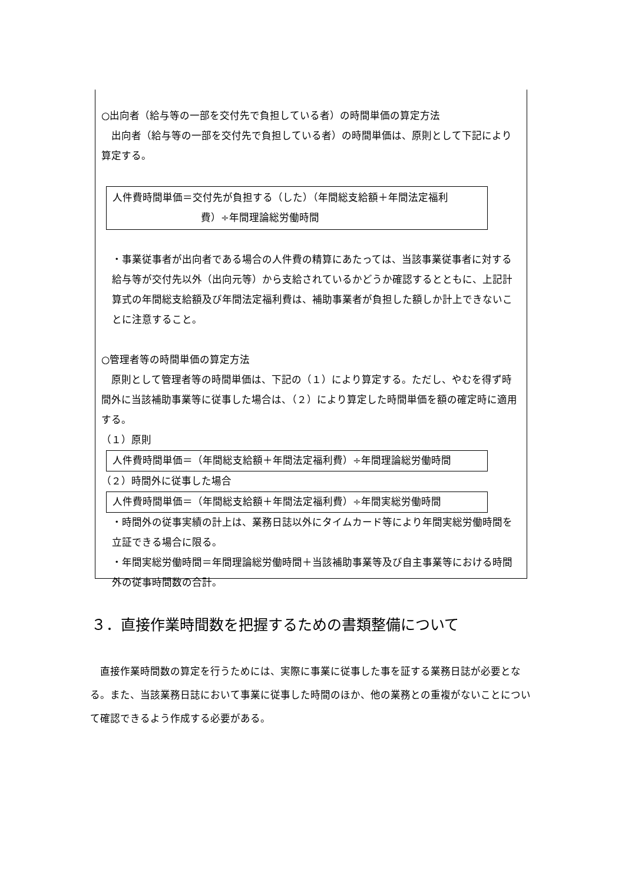○出向者（給与等の一部を交付先で負担している者）の時間単価の算定方法
　出向者（給与等の一部を交付先で負担している者）の時間単価は、原則として下記により算定する。
人件費時間単価＝交付先が負担する（した）（年間総支給額＋年間法定福利
費）÷年間理論総労働時間
・事業従事者が出向者である場合の人件費の精算にあたっては、当該事業従事者に対する給与等が交付先以外（出向元等）から支給されているかどうか確認するとともに、上記計算式の年間総支給額及び年間法定福利費は、補助事業者が負担した額しか計上できないことに注意すること。
○管理者等の時間単価の算定方法
　原則として管理者等の時間単価は、下記の（１）により算定する。ただし、やむを得ず時間外に当該補助事業等に従事した場合は、（２）により算定した時間単価を額の確定時に適用する。
（１）原則
人件費時間単価＝（年間総支給額＋年間法定福利費）÷年間理論総労働時間
（２）時間外に従事した場合
人件費時間単価＝（年間総支給額＋年間法定福利費）÷年間実総労働時間
・時間外の従事実績の計上は、業務日誌以外にタイムカード等により年間実総労働時間を立証できる場合に限る。
・年間実総労働時間＝年間理論総労働時間＋当該補助事業等及び自主事業等における時間外の従事時間数の合計。
３．直接作業時間数を把握するための書類整備について
　直接作業時間数の算定を行うためには、実際に事業に従事した事を証する業務日誌が必要となる。また、当該業務日誌において事業に従事した時間のほか、他の業務との重複がないことについて確認できるよう作成する必要がある。